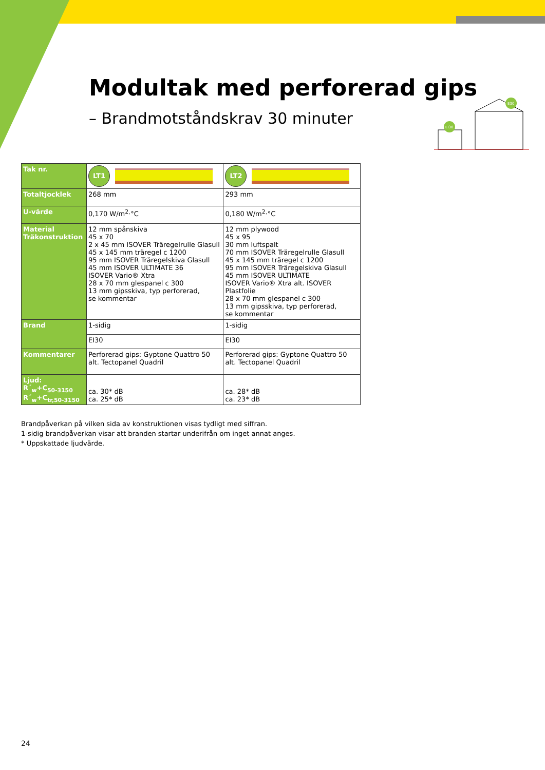Modultak med perforerad gips
– Brandmotståndskrav 30 minuter
EI30
E30
| Tak nr. | LT1 | LT2 |
| Totaltjocklek | 268 mm | 293 mm |
| U-värde | 0,170 W/m<sup>2</sup>·°C | 0,180 W/m<sup>2</sup>·°C |
| Material Träkonstruktion | 12 mm spånskiva 45 x 70 2 x 45 mm ISOVER Träregelrulle Glasull 45 x 145 mm träregel c 1200 95 mm ISOVER Träregelskiva Glasull 45 mm ISOVER ULTIMATE 36 ISOVER Vario® Xtra 28 x 70 mm glespanel c 300 13 mm gipsskiva, typ perforerad, se kommentar | 12 mm plywood 45 x 95 30 mm luftspalt 70 mm ISOVER Träregelrulle Glasull 45 x 145 mm träregel c 1200 95 mm ISOVER Träregelskiva Glasull 45 mm ISOVER ULTIMATE ISOVER Vario® Xtra alt. ISOVER Plastfolie 28 x 70 mm glespanel c 300 13 mm gipsskiva, typ perforerad, se kommentar |
| Brand | 1-sidig | 1-sidig |
| | EI30 | EI30 |
| Kommentarer | Perforerad gips: Gyptone Quattro 50 alt. Tectopanel Quadril | Perforerad gips: Gyptone Quattro 50 alt. Tectopanel Quadril |
| Ljud: R´<sub>w</sub>+C<sub>50-3150</sub> R´<sub>w</sub>+C<sub>tr,50-3150</sub> | ca. 30* dB ca. 25* dB | ca. 28* dB ca. 23* dB |
Brandpåverkan på vilken sida av konstruktionen visas tydligt med siffran.
1-sidig brandpåverkan visar att branden startar underifrån om inget annat anges.
* Uppskattade ljudvärde.
24